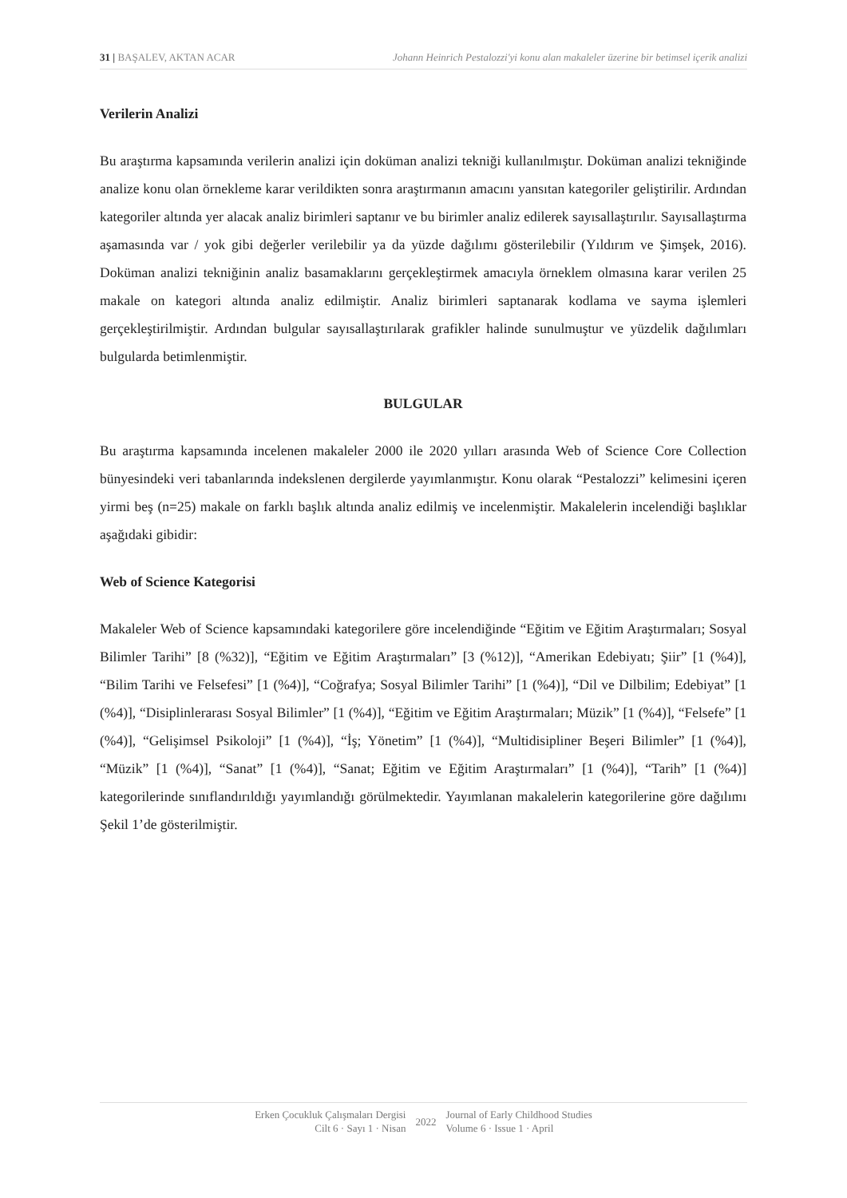31 | BAŞALEV, AKTAN ACAR Johann Heinrich Pestalozzi'yi konu alan makaleler üzerine bir betimsel içerik analizi
Verilerin Analizi
Bu araştırma kapsamında verilerin analizi için doküman analizi tekniği kullanılmıştır. Doküman analizi tekniğinde analize konu olan örnekleme karar verildikten sonra araştırmanın amacını yansıtan kategoriler geliştirilir. Ardından kategoriler altında yer alacak analiz birimleri saptanır ve bu birimler analiz edilerek sayısallaştırılır. Sayısallaştırma aşamasında var / yok gibi değerler verilebilir ya da yüzde dağılımı gösterilebilir (Yıldırım ve Şimşek, 2016). Doküman analizi tekniğinin analiz basamaklarını gerçekleştirmek amacıyla örneklem olmasına karar verilen 25 makale on kategori altında analiz edilmiştir. Analiz birimleri saptanarak kodlama ve sayma işlemleri gerçekleştirilmiştir. Ardından bulgular sayısallaştırılarak grafikler halinde sunulmuştur ve yüzdelik dağılımları bulgularda betimlenmiştir.
BULGULAR
Bu araştırma kapsamında incelenen makaleler 2000 ile 2020 yılları arasında Web of Science Core Collection bünyesindeki veri tabanlarında indekslenen dergilerde yayımlanmıştır. Konu olarak “Pestalozzi” kelimesini içeren yirmi beş (n=25) makale on farklı başlık altında analiz edilmiş ve incelenmiştir. Makalelerin incelendiği başlıklar aşağıdaki gibidir:
Web of Science Kategorisi
Makaleler Web of Science kapsamındaki kategorilere göre incelendiğinde “Eğitim ve Eğitim Araştırmaları; Sosyal Bilimler Tarihi” [8 (%32)], “Eğitim ve Eğitim Araştırmaları” [3 (%12)], “Amerikan Edebiyatı; Şiir” [1 (%4)], “Bilim Tarihi ve Felsefesi” [1 (%4)], “Coğrafya; Sosyal Bilimler Tarihi” [1 (%4)], “Dil ve Dilbilim; Edebiyat” [1 (%4)], “Disiplinlerarası Sosyal Bilimler” [1 (%4)], “Eğitim ve Eğitim Araştırmaları; Müzik” [1 (%4)], “Felsefe” [1 (%4)], “Gelişimsel Psikoloji” [1 (%4)], “İş; Yönetim” [1 (%4)], “Multidisipliner Beşeri Bilimler” [1 (%4)], “Müzik” [1 (%4)], “Sanat” [1 (%4)], “Sanat; Eğitim ve Eğitim Araştırmaları” [1 (%4)], “Tarih” [1 (%4)] kategorilerinde sınıflandırıldığı yayımlandığı görülmektedir. Yayımlanan makalelerin kategorilerine göre dağılımı Şekil 1’de gösterilmiştir.
Erken Çocukluk Çalışmaları Dergisi
Cilt 6 · Sayı 1 · Nisan
2022 Journal of Early Childhood Studies
Volume 6 · Issue 1 · April